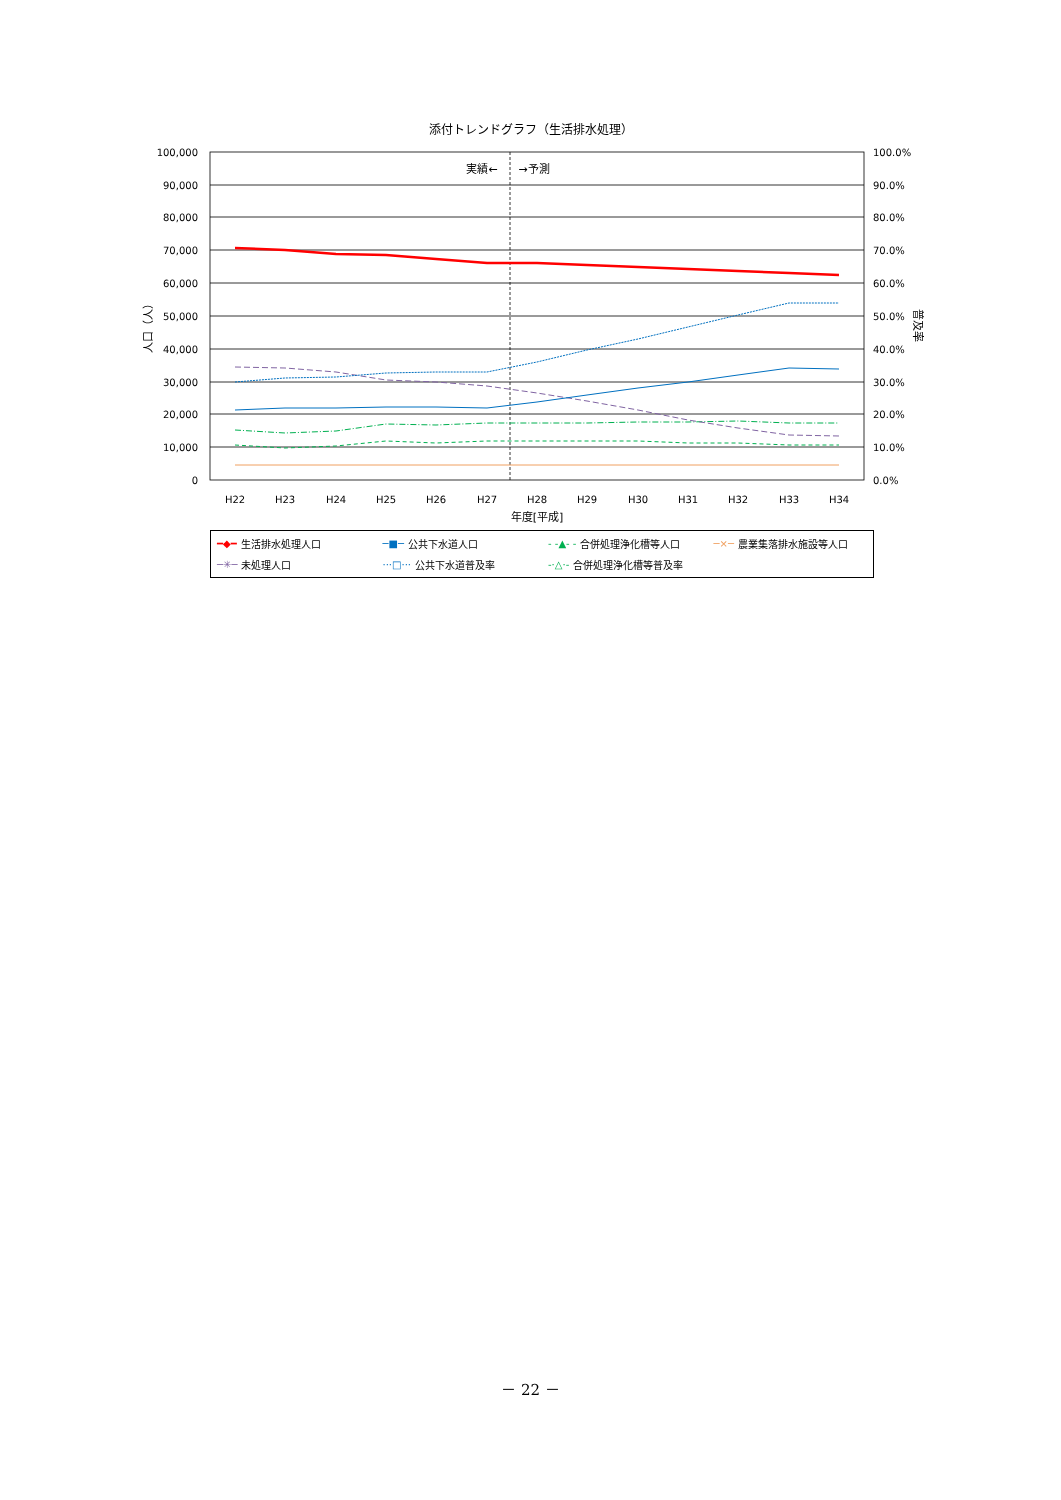添付トレンドグラフ（生活排水処理）
実績←
→予測
100,000
90,000
80,000
70,000
60,000
50,000
40,000
30,000
20,000
10,000
0
100.0%
90.0%
80.0%
70.0%
60.0%
50.0%
40.0%
30.0%
20.0%
10.0%
0.0%
人口（人）
普及率
H22
H23
H24
H25
H26
H27
H28
H29
H30
H31
H32
H33
H34
年度[平成]
━◆━ 生活排水処理人口
─■─ 公共下水道人口
- -▲- - 合併処理浄化槽等人口
─×─ 農業集落排水施設等人口
─✳─ 未処理人口
···□··· 公共下水道普及率
-·△·- 合併処理浄化槽等普及率
－ 22 －